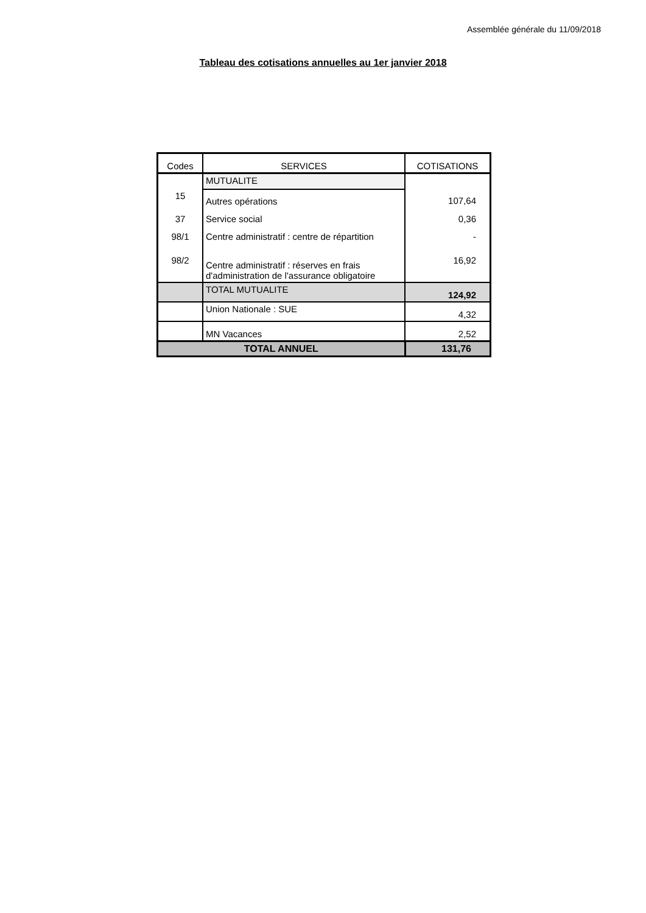Assemblée générale du 11/09/2018
Tableau des cotisations annuelles au 1er janvier 2018
| Codes | SERVICES | COTISATIONS |
| --- | --- | --- |
| | MUTUALITE | |
| 15 | Autres opérations | 107,64 |
| 37 | Service social | 0,36 |
| 98/1 | Centre administratif : centre de répartition | - |
| 98/2 | Centre administratif : réserves en frais d'administration de l'assurance obligatoire | 16,92 |
| | TOTAL MUTUALITE | 124,92 |
| | Union Nationale : SUE | 4,32 |
| | MN Vacances | 2,52 |
| TOTAL ANNUEL | | 131,76 |